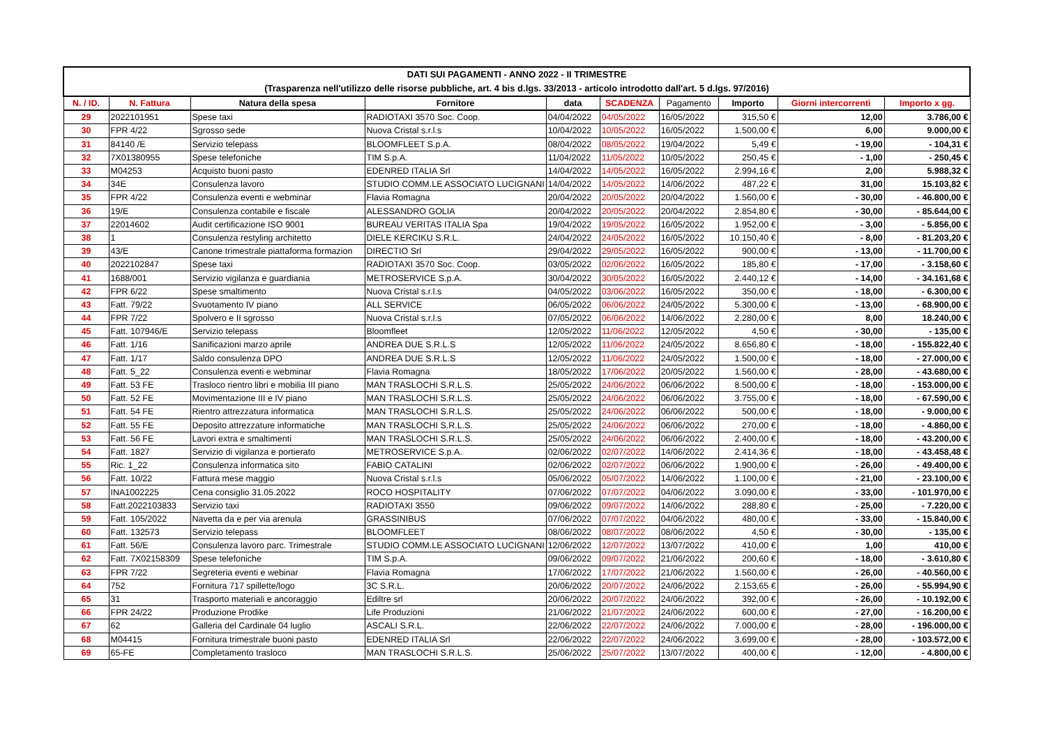| DATI SUI PAGAMENTI - ANNO 2022 - II TRIMESTRE (Trasparenza nell'utilizzo delle risorse pubbliche, art. 4 bis d.lgs. 33/2013 - articolo introdotto dall'art. 5 d.lgs. 97/2016) | | | | | | | | | |
| N. / ID. | N. Fattura | Natura della spesa | Fornitore | data | SCADENZA | Pagamento | Importo | Giorni intercorrenti | Importo x gg. |
| 29 | 2022101951 | Spese taxi | RADIOTAXI 3570 Soc. Coop. | 04/04/2022 | 04/05/2022 | 16/05/2022 | 315,50 € | 12,00 | 3.786,00 € |
| 30 | FPR 4/22 | Sgrosso sede | Nuova Cristal s.r.l.s | 10/04/2022 | 10/05/2022 | 16/05/2022 | 1.500,00 € | 6,00 | 9.000,00 € |
| 31 | 84140 /E | Servizio telepass | BLOOMFLEET S.p.A. | 08/04/2022 | 08/05/2022 | 19/04/2022 | 5,49 € | - 19,00 | - 104,31 € |
| 32 | 7X01380955 | Spese telefoniche | TIM S.p.A. | 11/04/2022 | 11/05/2022 | 10/05/2022 | 250,45 € | - 1,00 | - 250,45 € |
| 33 | M04253 | Acquisto buoni pasto | EDENRED ITALIA Srl | 14/04/2022 | 14/05/2022 | 16/05/2022 | 2.994,16 € | 2,00 | 5.988,32 € |
| 34 | 34E | Consulenza lavoro | STUDIO COMM.LE ASSOCIATO LUCIGNANI | 14/04/2022 | 14/05/2022 | 14/06/2022 | 487,22 € | 31,00 | 15.103,82 € |
| 35 | FPR 4/22 | Consulenza eventi e webminar | Flavia Romagna | 20/04/2022 | 20/05/2022 | 20/04/2022 | 1.560,00 € | - 30,00 | - 46.800,00 € |
| 36 | 19/E | Consulenza contabile e fiscale | ALESSANDRO GOLIA | 20/04/2022 | 20/05/2022 | 20/04/2022 | 2.854,80 € | - 30,00 | - 85.644,00 € |
| 37 | 22014602 | Audit certificazione ISO 9001 | BUREAU VERITAS ITALIA Spa | 19/04/2022 | 19/05/2022 | 16/05/2022 | 1.952,00 € | - 3,00 | - 5.856,00 € |
| 38 | 1 | Consulenza restyling architetto | DIELE KERCIKU S.R.L. | 24/04/2022 | 24/05/2022 | 16/05/2022 | 10.150,40 € | - 8,00 | - 81.203,20 € |
| 39 | 43/E | Canone trimestrale piattaforma formazion | DIRECTIO Srl | 29/04/2022 | 29/05/2022 | 16/05/2022 | 900,00 € | - 13,00 | - 11.700,00 € |
| 40 | 2022102847 | Spese taxi | RADIOTAXI 3570 Soc. Coop. | 03/05/2022 | 02/06/2022 | 16/05/2022 | 185,80 € | - 17,00 | - 3.158,60 € |
| 41 | 1688/001 | Servizio vigilanza e guardiania | METROSERVICE S.p.A. | 30/04/2022 | 30/05/2022 | 16/05/2022 | 2.440,12 € | - 14,00 | - 34.161,68 € |
| 42 | FPR 6/22 | Spese smaltimento | Nuova Cristal s.r.l.s | 04/05/2022 | 03/06/2022 | 16/05/2022 | 350,00 € | - 18,00 | - 6.300,00 € |
| 43 | Fatt. 79/22 | Svuotamento IV piano | ALL SERVICE | 06/05/2022 | 06/06/2022 | 24/05/2022 | 5.300,00 € | - 13,00 | - 68.900,00 € |
| 44 | FPR 7/22 | Spolvero e II sgrosso | Nuova Cristal s.r.l.s | 07/05/2022 | 06/06/2022 | 14/06/2022 | 2.280,00 € | 8,00 | 18.240,00 € |
| 45 | Fatt. 107946/E | Servizio telepass | Bloomfleet | 12/05/2022 | 11/06/2022 | 12/05/2022 | 4,50 € | - 30,00 | - 135,00 € |
| 46 | Fatt. 1/16 | Sanificazioni marzo aprile | ANDREA DUE S.R.L.S | 12/05/2022 | 11/06/2022 | 24/05/2022 | 8.656,80 € | - 18,00 | - 155.822,40 € |
| 47 | Fatt. 1/17 | Saldo consulenza DPO | ANDREA DUE S.R.L.S | 12/05/2022 | 11/06/2022 | 24/05/2022 | 1.500,00 € | - 18,00 | - 27.000,00 € |
| 48 | Fatt. 5_22 | Consulenza eventi e webminar | Flavia Romagna | 18/05/2022 | 17/06/2022 | 20/05/2022 | 1.560,00 € | - 28,00 | - 43.680,00 € |
| 49 | Fatt. 53 FE | Trasloco rientro libri e mobilia III piano | MAN TRASLOCHI S.R.L.S. | 25/05/2022 | 24/06/2022 | 06/06/2022 | 8.500,00 € | - 18,00 | - 153.000,00 € |
| 50 | Fatt. 52 FE | Movimentazione III e IV piano | MAN TRASLOCHI S.R.L.S. | 25/05/2022 | 24/06/2022 | 06/06/2022 | 3.755,00 € | - 18,00 | - 67.590,00 € |
| 51 | Fatt. 54 FE | Rientro attrezzatura informatica | MAN TRASLOCHI S.R.L.S. | 25/05/2022 | 24/06/2022 | 06/06/2022 | 500,00 € | - 18,00 | - 9.000,00 € |
| 52 | Fatt. 55 FE | Deposito attrezzature informatiche | MAN TRASLOCHI S.R.L.S. | 25/05/2022 | 24/06/2022 | 06/06/2022 | 270,00 € | - 18,00 | - 4.860,00 € |
| 53 | Fatt. 56 FE | Lavori extra e smaltimenti | MAN TRASLOCHI S.R.L.S. | 25/05/2022 | 24/06/2022 | 06/06/2022 | 2.400,00 € | - 18,00 | - 43.200,00 € |
| 54 | Fatt. 1827 | Servizio di vigilanza e portierato | METROSERVICE S.p.A. | 02/06/2022 | 02/07/2022 | 14/06/2022 | 2.414,36 € | - 18,00 | - 43.458,48 € |
| 55 | Ric. 1_22 | Consulenza informatica sito | FABIO CATALINI | 02/06/2022 | 02/07/2022 | 06/06/2022 | 1.900,00 € | - 26,00 | - 49.400,00 € |
| 56 | Fatt. 10/22 | Fattura mese maggio | Nuova Cristal s.r.l.s | 05/06/2022 | 05/07/2022 | 14/06/2022 | 1.100,00 € | - 21,00 | - 23.100,00 € |
| 57 | INA1002225 | Cena consiglio 31.05.2022 | ROCO HOSPITALITY | 07/06/2022 | 07/07/2022 | 04/06/2022 | 3.090,00 € | - 33,00 | - 101.970,00 € |
| 58 | Fatt.2022103833 | Servizio taxi | RADIOTAXI 3550 | 09/06/2022 | 09/07/2022 | 14/06/2022 | 288,80 € | - 25,00 | - 7.220,00 € |
| 59 | Fatt. 105/2022 | Navetta da e per via arenula | GRASSINIBUS | 07/06/2022 | 07/07/2022 | 04/06/2022 | 480,00 € | - 33,00 | - 15.840,00 € |
| 60 | Fatt. 132573 | Servizio telepass | BLOOMFLEET | 08/06/2022 | 08/07/2022 | 08/06/2022 | 4,50 € | - 30,00 | - 135,00 € |
| 61 | Fatt. 56/E | Consulenza lavoro parc. Trimestrale | STUDIO COMM.LE ASSOCIATO LUCIGNANI | 12/06/2022 | 12/07/2022 | 13/07/2022 | 410,00 € | 1,00 | 410,00 € |
| 62 | Fatt. 7X02158309 | Spese telefoniche | TIM S.p.A. | 09/06/2022 | 09/07/2022 | 21/06/2022 | 200,60 € | - 18,00 | - 3.610,80 € |
| 63 | FPR 7/22 | Segreteria eventi e webinar | Flavia Romagna | 17/06/2022 | 17/07/2022 | 21/06/2022 | 1.560,00 € | - 26,00 | - 40.560,00 € |
| 64 | 752 | Fornitura 717 spillette/logo | 3C S.R.L. | 20/06/2022 | 20/07/2022 | 24/06/2022 | 2.153,65 € | - 26,00 | - 55.994,90 € |
| 65 | 31 | Trasporto materiali e ancoraggio | Ediltre srl | 20/06/2022 | 20/07/2022 | 24/06/2022 | 392,00 € | - 26,00 | - 10.192,00 € |
| 66 | FPR 24/22 | Produzione Prodike | Life Produzioni | 21/06/2022 | 21/07/2022 | 24/06/2022 | 600,00 € | - 27,00 | - 16.200,00 € |
| 67 | 62 | Galleria del Cardinale 04 luglio | ASCALI S.R.L. | 22/06/2022 | 22/07/2022 | 24/06/2022 | 7.000,00 € | - 28,00 | - 196.000,00 € |
| 68 | M04415 | Fornitura trimestrale buoni pasto | EDENRED ITALIA Srl | 22/06/2022 | 22/07/2022 | 24/06/2022 | 3.699,00 € | - 28,00 | - 103.572,00 € |
| 69 | 65-FE | Completamento trasloco | MAN TRASLOCHI S.R.L.S. | 25/06/2022 | 25/07/2022 | 13/07/2022 | 400,00 € | - 12,00 | - 4.800,00 € |